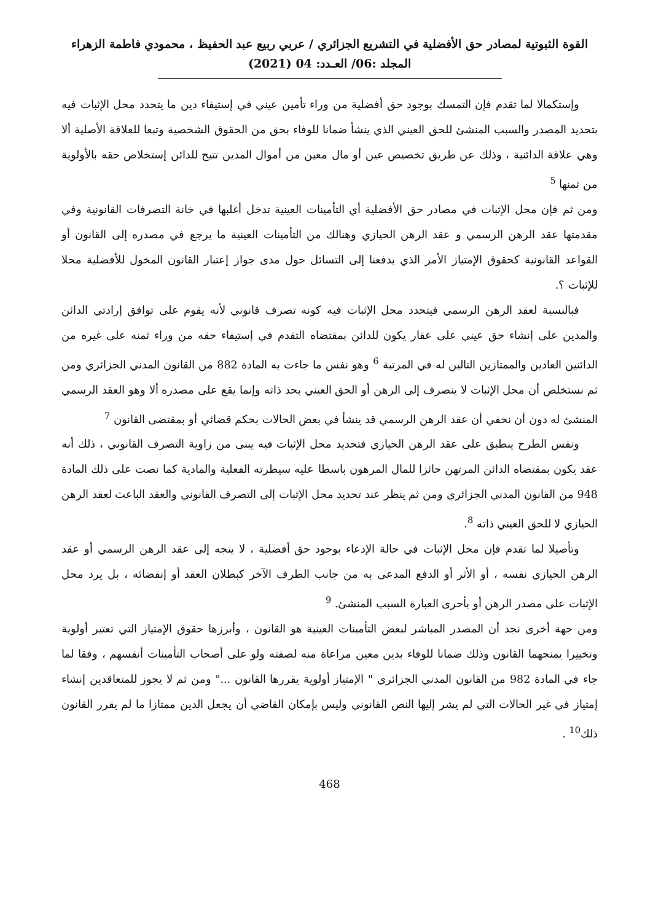القوة الثبوتية لمصادر حق الأفضلية في التشريع الجزائري / عربي ربيع عبد الحفيظ ، محمودي فاطمة الزهراء
المجلد :06/ العـدد: 04 (2021)
وإستكمالا لما تقدم فإن التمسك بوجود حق أفضلية من وراء تأمين عيني في إستيفاء دين ما يتحدد محل الإثبات فيه بتحديد المصدر والسبب المنشئ للحق العيني الذي ينشأ ضمانا للوفاء بحق من الحقوق الشخصية وتبعا للعلاقة الأصلية ألا وهي علاقة الدائنية ، وذلك عن طريق تخصيص عين أو مال معين من أموال المدين تتيح للدائن إستخلاص حقه بالأولوية من ثمنها <sup>5</sup>
ومن ثم فإن محل الإثبات في مصادر حق الأفضلية أي التأمينات العينية تدخل أغلبها في خانة التصرفات القانونية وفي مقدمتها عقد الرهن الرسمي و عقد الرهن الحيازي وهنالك من التأمينات العينية ما يرجع في مصدره إلى القانون أو القواعد القانونية كحقوق الإمتياز الأمر الذي يدفعنا إلى التسائل حول مدى جواز إعتبار القانون المخول للأفضلية محلا للإثبات ؟.
فبالنسبة لعقد الرهن الرسمي فيتحدد محل الإثبات فيه كونه تصرف قانوني لأنه يقوم على توافق إرادتي الدائن والمدين على إنشاء حق عيني على عقار يكون للدائن بمقتضاه التقدم في إستيفاء حقه من وراء ثمنه على غيره من الدائنين العادين والممتازين التالين له في المرتبة <sup>6</sup> وهو نفس ما جاءت به المادة 882 من القانون المدني الجزائري ومن ثم نستخلص أن محل الإثبات لا ينصرف إلى الرهن أو الحق العيني بحد ذاته وإنما يقع على مصدره ألا وهو العقد الرسمي المنشئ له دون أن نخفي أن عقد الرهن الرسمي قد ينشأ في بعض الحالات بحكم قضائي أو بمقتضى القانون <sup>7</sup>
ونفس الطرح ينطبق على عقد الرهن الحيازي فتحديد محل الإثبات فيه يبنى من زاوية التصرف القانوني ، ذلك أنه عقد يكون بمقتضاه الدائن المرتهن حائزا للمال المرهون باسطا عليه سيطرته الفعلية والمادية كما نصت على ذلك المادة 948 من القانون المدني الجزائري ومن ثم ينظر عند تحديد محل الإثبات إلى التصرف القانوني والعقد الباعث لعقد الرهن الحيازي لا للحق العيني ذاته <sup>8</sup>.
وتأصيلا لما تقدم فإن محل الإثبات في حالة الإدعاء بوجود حق أفضلية ، لا يتجه إلى عقد الرهن الرسمي أو عقد الرهن الحيازي نفسه ، أو الأثر أو الدفع المدعى به من جانب الطرف الآخر كبطلان العقد أو إنقضائه ، بل يرد محل الإثبات على مصدر الرهن أو بأحرى العبارة السبب المنشئ. <sup>9</sup>
ومن جهة أخرى نجد أن المصدر المباشر لبعض التأمينات العينية هو القانون ، وأبرزها حقوق الإمتياز التي تعتبر أولوية وتخييرا يمنحهما القانون وذلك ضمانا للوفاء بدين معين مراعاة منه لصفته ولو على أصحاب التأمينات أنفسهم ، وفقا لما جاء في المادة 982 من القانون المدني الجزائري " الإمتياز أولوية يقررها القانون ..." ومن ثم لا يجوز للمتعاقدين إنشاء إمتياز في غير الحالات التي لم يشر إليها النص القانوني وليس بإمكان القاضي أن يجعل الدين ممتازا ما لم يقرر القانون ذلك<sup>10</sup> .
468